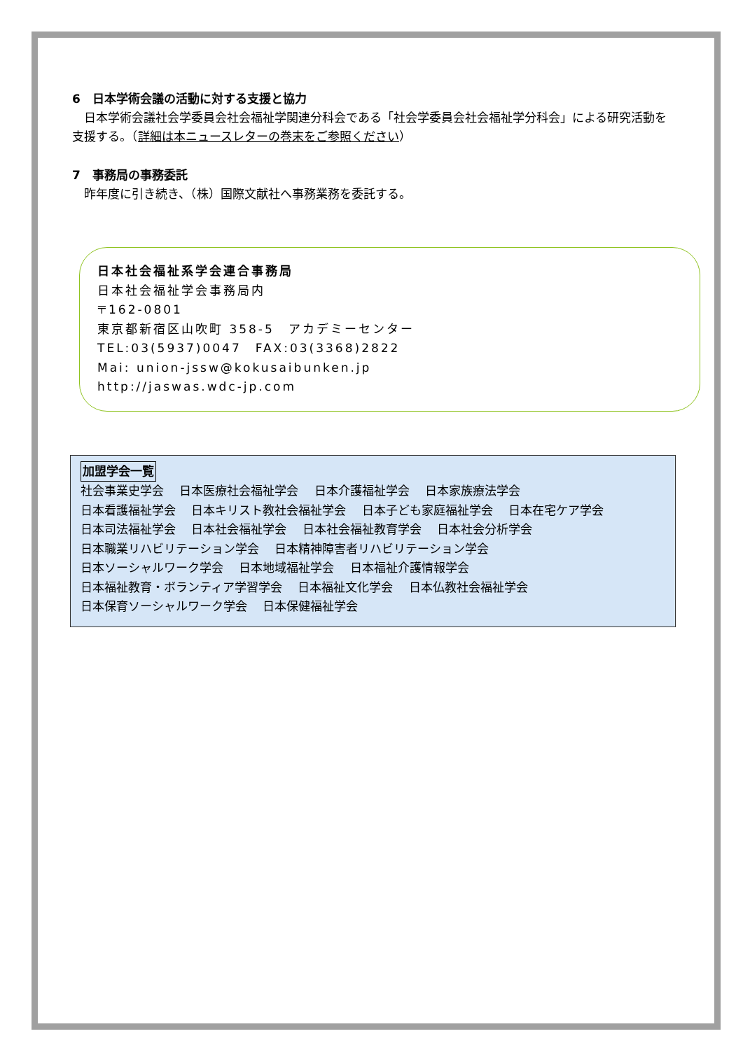6　日本学術会議の活動に対する支援と協力
　日本学術会議社会学委員会社会福祉学関連分科会である「社会学委員会社会福祉学分科会」による研究活動を支援する。（詳細は本ニュースレターの巻末をご参照ください）
7　事務局の事務委託
　昨年度に引き続き、（株）国際文献社へ事務業務を委託する。
日本社会福祉系学会連合事務局
日本社会福祉学会事務局内
〒162-0801
東京都新宿区山吹町 358-5　アカデミーセンター
TEL:03(5937)0047　FAX:03(3368)2822
Mai: union-jssw@kokusaibunken.jp
http://jaswas.wdc-jp.com
加盟学会一覧
社会事業史学会　 日本医療社会福祉学会　 日本介護福祉学会　 日本家族療法学会
日本看護福祉学会　 日本キリスト教社会福祉学会　 日本子ども家庭福祉学会　 日本在宅ケア学会
日本司法福祉学会　 日本社会福祉学会　 日本社会福祉教育学会　 日本社会分析学会
日本職業リハビリテーション学会　 日本精神障害者リハビリテーション学会
日本ソーシャルワーク学会　 日本地域福祉学会　 日本福祉介護情報学会
日本福祉教育・ボランティア学習学会　 日本福祉文化学会　 日本仏教社会福祉学会
日本保育ソーシャルワーク学会　 日本保健福祉学会